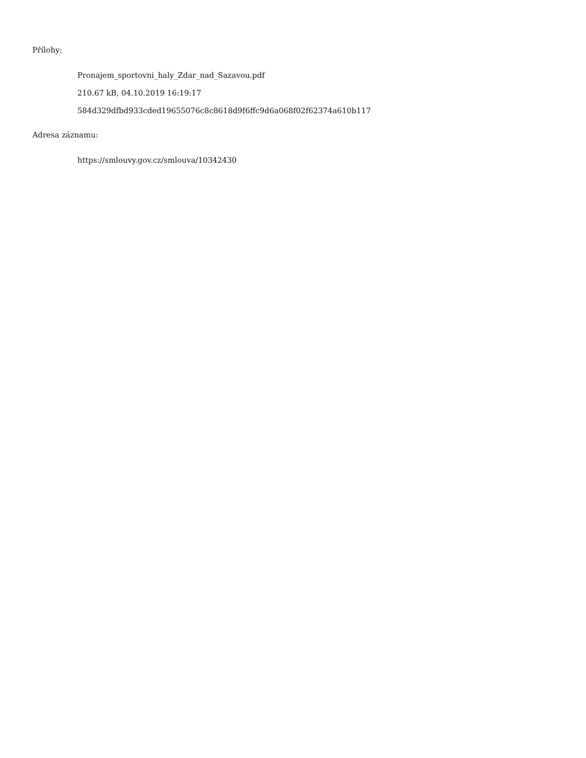Přílohy:
Pronajem_sportovni_haly_Zdar_nad_Sazavou.pdf
210.67 kB, 04.10.2019 16:19:17
584d329dfbd933cded19655076c8c8618d9f6ffc9d6a068f02f62374a610b117
Adresa záznamu:
https://smlouvy.gov.cz/smlouva/10342430